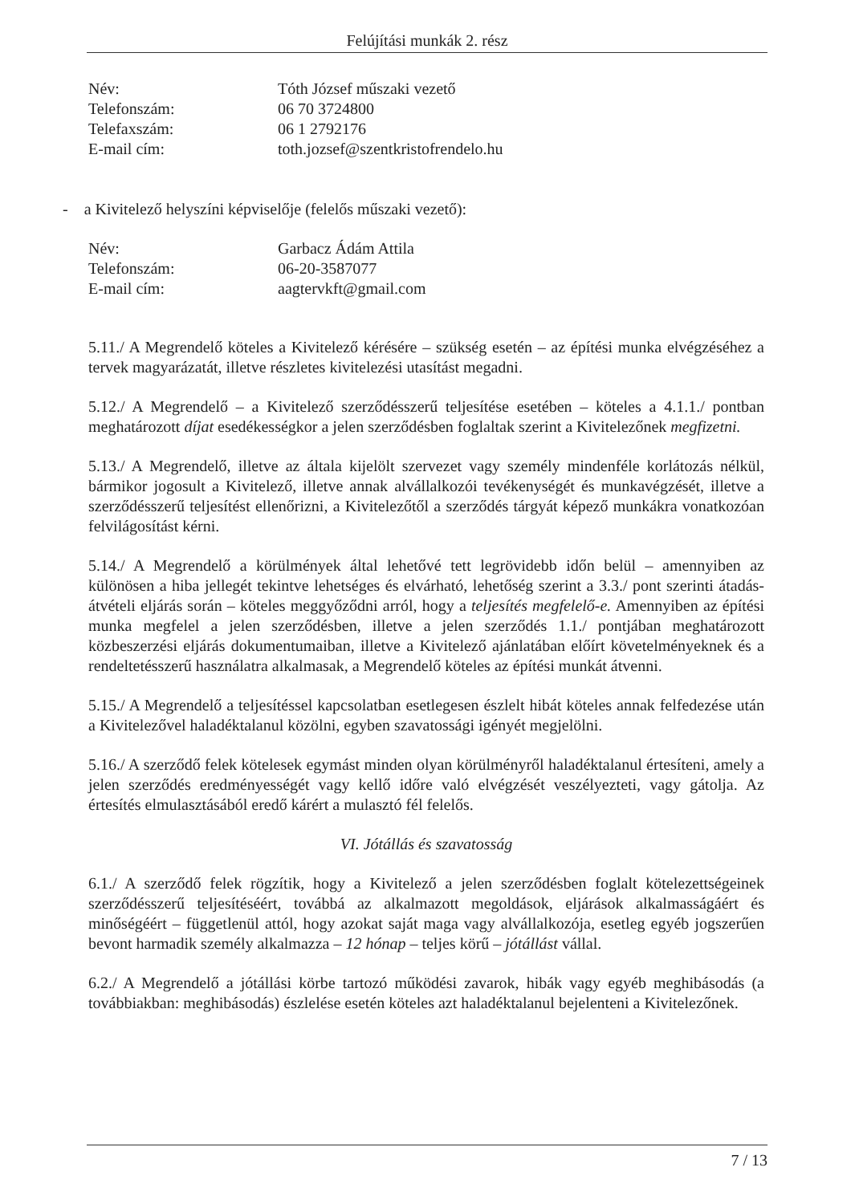Felújítási munkák 2. rész
Név: Tóth József műszaki vezető
Telefonszám: 06 70 3724800
Telefaxszám: 06 1 2792176
E-mail cím: toth.jozsef@szentkristofrendelo.hu
- a Kivitelező helyszíni képviselője (felelős műszaki vezető):
Név: Garbacz Ádám Attila
Telefonszám: 06-20-3587077
E-mail cím: aagtervkft@gmail.com
5.11./ A Megrendelő köteles a Kivitelező kérésére – szükség esetén – az építési munka elvégzéséhez a tervek magyarázatát, illetve részletes kivitelezési utasítást megadni.
5.12./ A Megrendelő – a Kivitelező szerződésszerű teljesítése esetében – köteles a 4.1.1./ pontban meghatározott díjat esedékességkor a jelen szerződésben foglaltak szerint a Kivitelezőnek megfizetni.
5.13./ A Megrendelő, illetve az általa kijelölt szervezet vagy személy mindenféle korlátozás nélkül, bármikor jogosult a Kivitelező, illetve annak alvállalkozói tevékenységét és munkavégzését, illetve a szerződésszerű teljesítést ellenőrizni, a Kivitelezőtől a szerződés tárgyát képező munkákra vonatkozóan felvilágosítást kérni.
5.14./ A Megrendelő a körülmények által lehetővé tett legrövidebb időn belül – amennyiben az különösen a hiba jellegét tekintve lehetséges és elvárható, lehetőség szerint a 3.3./ pont szerinti átadás-átvételi eljárás során – köteles meggyőződni arról, hogy a teljesítés megfelelő-e. Amennyiben az építési munka megfelel a jelen szerződésben, illetve a jelen szerződés 1.1./ pontjában meghatározott közbeszerzési eljárás dokumentumaiban, illetve a Kivitelező ajánlatában előírt követelményeknek és a rendeltetésszerű használatra alkalmasak, a Megrendelő köteles az építési munkát átvenni.
5.15./ A Megrendelő a teljesítéssel kapcsolatban esetlegesen észlelt hibát köteles annak felfedezése után a Kivitelezővel haladéktalanul közölni, egyben szavatossági igényét megjelölni.
5.16./ A szerződő felek kötelesek egymást minden olyan körülményről haladéktalanul értesíteni, amely a jelen szerződés eredményességét vagy kellő időre való elvégzését veszélyezteti, vagy gátolja. Az értesítés elmulasztásából eredő kárért a mulasztó fél felelős.
VI. Jótállás és szavatosság
6.1./ A szerződő felek rögzítik, hogy a Kivitelező a jelen szerződésben foglalt kötelezettségeinek szerződésszerű teljesítéséért, továbbá az alkalmazott megoldások, eljárások alkalmasságáért és minőségéért – függetlenül attól, hogy azokat saját maga vagy alvállalkozója, esetleg egyéb jogszerűen bevont harmadik személy alkalmazza – 12 hónap – teljes körű – jótállást vállal.
6.2./ A Megrendelő a jótállási körbe tartozó működési zavarok, hibák vagy egyéb meghibásodás (a továbbiakban: meghibásodás) észlelése esetén köteles azt haladéktalanul bejelenteni a Kivitelezőnek.
7 / 13